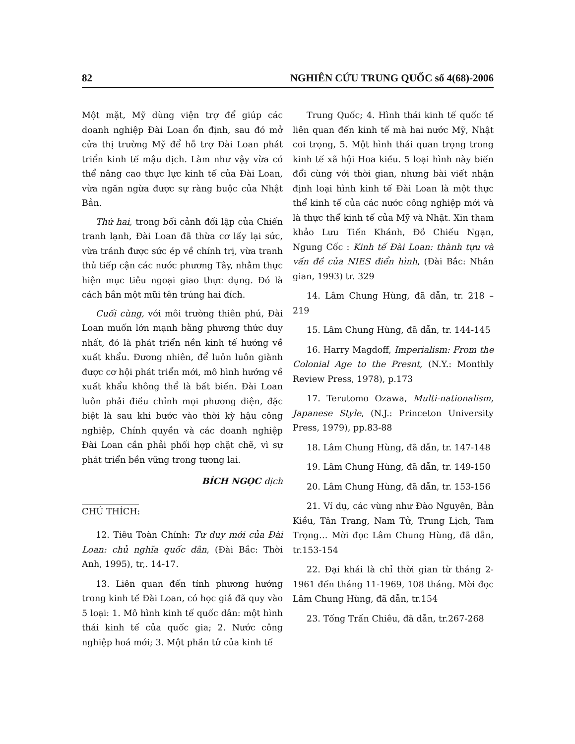82 NGHIÊN CỨU TRUNG QUỐC số 4(68)-2006
Một mặt, Mỹ dùng viện trợ để giúp các doanh nghiệp Đài Loan ổn định, sau đó mở cửa thị trường Mỹ để hỗ trợ Đài Loan phát triển kinh tế mậu dịch. Làm như vậy vừa có thể nâng cao thực lực kinh tế của Đài Loan, vừa ngăn ngừa được sự ràng buộc của Nhật Bản.
Thứ hai, trong bối cảnh đối lập của Chiến tranh lạnh, Đài Loan đã thừa cơ lấy lại sức, vừa tránh được sức ép về chính trị, vừa tranh thủ tiếp cận các nước phương Tây, nhằm thực hiện mục tiêu ngoại giao thực dụng. Đó là cách bắn một mũi tên trúng hai đích.
Cuối cùng, với môi trường thiên phú, Đài Loan muốn lớn mạnh bằng phương thức duy nhất, đó là phát triển nền kinh tế hướng về xuất khẩu. Đương nhiên, để luôn luôn giành được cơ hội phát triển mới, mô hình hướng về xuất khẩu không thể là bất biến. Đài Loan luôn phải điều chỉnh mọi phương diện, đặc biệt là sau khi bước vào thời kỳ hậu công nghiệp, Chính quyền và các doanh nghiệp Đài Loan cần phải phối hợp chặt chẽ, vì sự phát triển bền vững trong tương lai.
BÍCH NGỌC dịch
CHÚ THÍCH:
12. Tiêu Toàn Chính: Tư duy mới của Đài Loan: chủ nghĩa quốc dân, (Đài Bắc: Thời Anh, 1995), tr,. 14-17.
13. Liên quan đến tính phương hướng trong kinh tế Đài Loan, có học giả đã quy vào 5 loại: 1. Mô hình kinh tế quốc dân: một hình thái kinh tế của quốc gia; 2. Nước công nghiệp hoá mới; 3. Một phần tử của kinh tế
Trung Quốc; 4. Hình thái kinh tế quốc tế liên quan đến kinh tế mà hai nước Mỹ, Nhật coi trọng, 5. Một hình thái quan trọng trong kinh tế xã hội Hoa kiều. 5 loại hình này biến đổi cùng với thời gian, nhưng bài viết nhận định loại hình kinh tế Đài Loan là một thực thể kinh tế của các nước công nghiệp mới và là thực thể kinh tế của Mỹ và Nhật. Xin tham khảo Lưu Tiến Khánh, Đồ Chiếu Ngạn, Ngung Cốc : Kinh tế Đài Loan: thành tựu và vấn đề của NIES điển hình, (Đài Bắc: Nhân gian, 1993) tr. 329
14. Lâm Chung Hùng, đã dẫn, tr. 218 – 219
15. Lâm Chung Hùng, đã dẫn, tr. 144-145
16. Harry Magdoff, Imperialism: From the Colonial Age to the Presnt, (N.Y.: Monthly Review Press, 1978), p.173
17. Terutomo Ozawa, Multi-nationalism, Japanese Style, (N.J.: Princeton University Press, 1979), pp.83-88
18. Lâm Chung Hùng, đã dẫn, tr. 147-148
19. Lâm Chung Hùng, đã dẫn, tr. 149-150
20. Lâm Chung Hùng, đã dẫn, tr. 153-156
21. Ví dụ, các vùng như Đào Nguyên, Bản Kiều, Tân Trang, Nam Tử, Trung Lịch, Tam Trọng… Mời đọc Lâm Chung Hùng, đã dẫn, tr.153-154
22. Đại khái là chỉ thời gian từ tháng 2-1961 đến tháng 11-1969, 108 tháng. Mời đọc Lâm Chung Hùng, đã dẫn, tr.154
23. Tống Trấn Chiêu, đã dẫn, tr.267-268